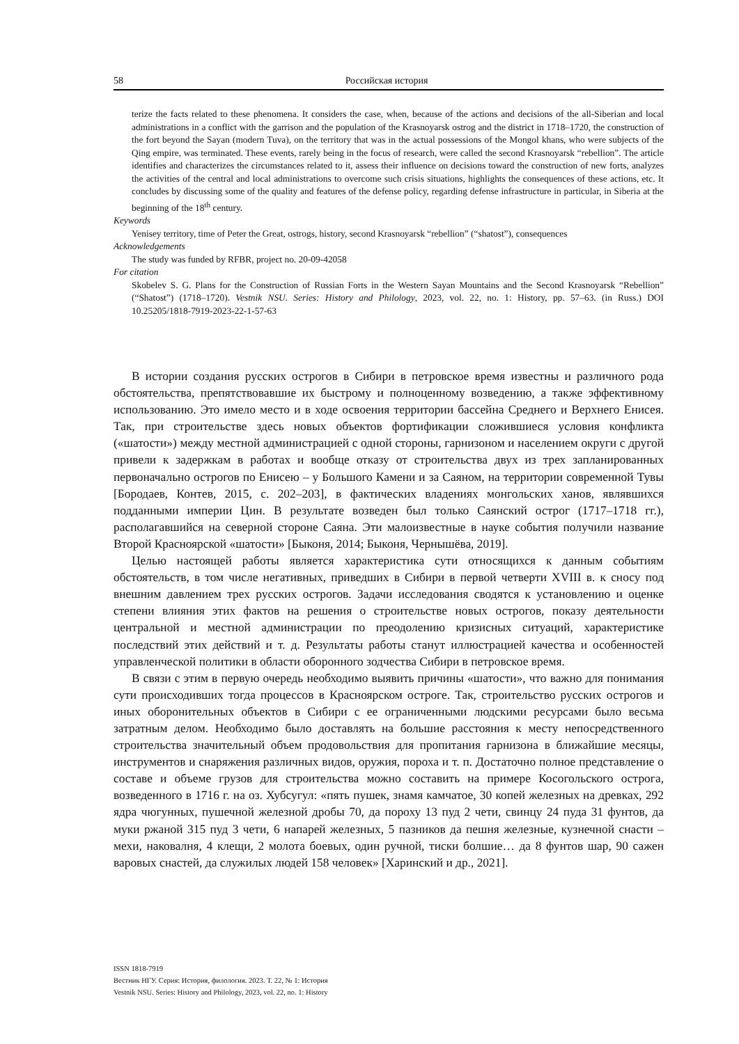58 Российская история
terize the facts related to these phenomena. It considers the case, when, because of the actions and decisions of the all-Siberian and local administrations in a conflict with the garrison and the population of the Krasnoyarsk ostrog and the district in 1718–1720, the construction of the fort beyond the Sayan (modern Tuva), on the territory that was in the actual possessions of the Mongol khans, who were subjects of the Qing empire, was terminated. These events, rarely being in the focus of research, were called the second Krasnoyarsk “rebellion”. The article identifies and characterizes the circumstances related to it, assess their influence on decisions toward the construction of new forts, analyzes the activities of the central and local administrations to overcome such crisis situations, highlights the consequences of these actions, etc. It concludes by discussing some of the quality and features of the defense policy, regarding defense infrastructure in particular, in Siberia at the beginning of the 18<sup>th</sup> century.
Keywords
Yenisey territory, time of Peter the Great, ostrogs, history, second Krasnoyarsk “rebellion” (“shatost”), consequences
Acknowledgements
The study was funded by RFBR, project no. 20-09-42058
For citation
Skobelev S. G. Plans for the Construction of Russian Forts in the Western Sayan Mountains and the Second Krasnoyarsk “Rebellion” (“Shatost”) (1718–1720). Vestnik NSU. Series: History and Philology, 2023, vol. 22, no. 1: History, pp. 57–63. (in Russ.) DOI 10.25205/1818-7919-2023-22-1-57-63
В истории создания русских острогов в Сибири в петровское время известны и различного рода обстоятельства, препятствовавшие их быстрому и полноценному возведению, а также эффективному использованию. Это имело место и в ходе освоения территории бассейна Среднего и Верхнего Енисея. Так, при строительстве здесь новых объектов фортификации сложившиеся условия конфликта («шатости») между местной администрацией с одной стороны, гарнизоном и населением округи с другой привели к задержкам в работах и вообще отказу от строительства двух из трех запланированных первоначально острогов по Енисею – у Большого Камени и за Саяном, на территории современной Тувы [Бородаев, Контев, 2015, с. 202–203], в фактических владениях монгольских ханов, являвшихся подданными империи Цин. В результате возведен был только Саянский острог (1717–1718 гг.), располагавшийся на северной стороне Саяна. Эти малоизвестные в науке события получили название Второй Красноярской «шатости» [Быконя, 2014; Быконя, Чернышёва, 2019].
Целью настоящей работы является характеристика сути относящихся к данным событиям обстоятельств, в том числе негативных, приведших в Сибири в первой четверти XVIII в. к сносу под внешним давлением трех русских острогов. Задачи исследования сводятся к установлению и оценке степени влияния этих фактов на решения о строительстве новых острогов, показу деятельности центральной и местной администрации по преодолению кризисных ситуаций, характеристике последствий этих действий и т. д. Результаты работы станут иллюстрацией качества и особенностей управленческой политики в области оборонного зодчества Сибири в петровское время.
В связи с этим в первую очередь необходимо выявить причины «шатости», что важно для понимания сути происходивших тогда процессов в Красноярском остроге. Так, строительство русских острогов и иных оборонительных объектов в Сибири с ее ограниченными людскими ресурсами было весьма затратным делом. Необходимо было доставлять на большие расстояния к месту непосредственного строительства значительный объем продовольствия для пропитания гарнизона в ближайшие месяцы, инструментов и снаряжения различных видов, оружия, пороха и т. п. Достаточно полное представление о составе и объеме грузов для строительства можно составить на примере Косогольского острога, возведенного в 1716 г. на оз. Хубсугул: «пять пушек, знамя камчатое, 30 копей железных на древках, 292 ядра чюгунных, пушечной железной дробы 70, да пороху 13 пуд 2 чети, свинцу 24 пуда 31 фунтов, да муки ржаной 315 пуд 3 чети, 6 напарей железных, 5 пазников да пешня железные, кузнечной снасти – мехи, наковалня, 4 клещи, 2 молота боевых, один ручной, тиски болшие… да 8 фунтов шар, 90 сажен варовых снастей, да служилых людей 158 человек» [Харинский и др., 2021].
ISSN 1818-7919
Вестник НГУ. Серия: История, филология. 2023. Т. 22, № 1: История
Vestnik NSU. Series: History and Philology, 2023, vol. 22, no. 1: History